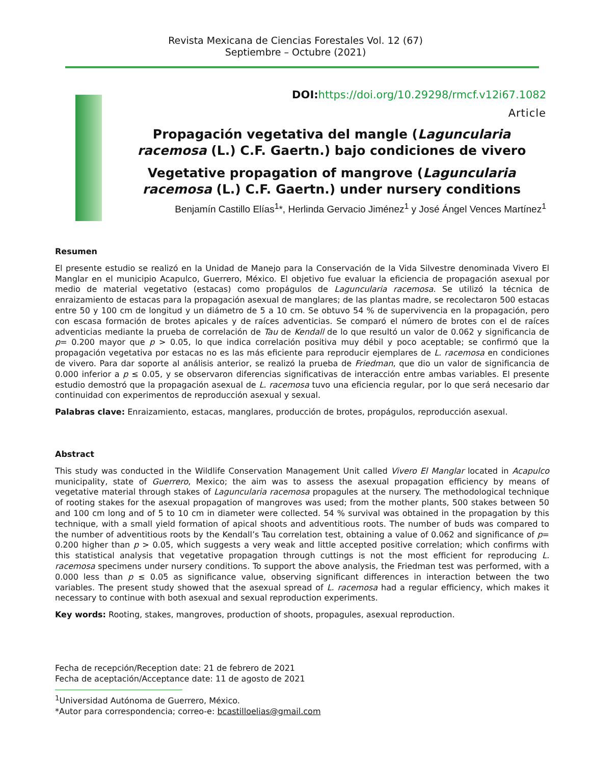Revista Mexicana de Ciencias Forestales Vol. 12 (67)
Septiembre – Octubre (2021)
DOI:https://doi.org/10.29298/rmcf.v12i67.1082
Article
Propagación vegetativa del mangle (Laguncularia racemosa (L.) C.F. Gaertn.) bajo condiciones de vivero
Vegetative propagation of mangrove (Laguncularia racemosa (L.) C.F. Gaertn.) under nursery conditions
Benjamín Castillo Elías<sup>1</sup>*, Herlinda Gervacio Jiménez<sup>1</sup> y José Ángel Vences Martínez<sup>1</sup>
Resumen
El presente estudio se realizó en la Unidad de Manejo para la Conservación de la Vida Silvestre denominada Vivero El Manglar en el municipio Acapulco, Guerrero, México. El objetivo fue evaluar la eficiencia de propagación asexual por medio de material vegetativo (estacas) como propágulos de Laguncularia racemosa. Se utilizó la técnica de enraizamiento de estacas para la propagación asexual de manglares; de las plantas madre, se recolectaron 500 estacas entre 50 y 100 cm de longitud y un diámetro de 5 a 10 cm. Se obtuvo 54 % de supervivencia en la propagación, pero con escasa formación de brotes apicales y de raíces adventicias. Se comparó el número de brotes con el de raíces adventicias mediante la prueba de correlación de Tau de Kendall de lo que resultó un valor de 0.062 y significancia de p= 0.200 mayor que p > 0.05, lo que indica correlación positiva muy débil y poco aceptable; se confirmó que la propagación vegetativa por estacas no es las más eficiente para reproducir ejemplares de L. racemosa en condiciones de vivero. Para dar soporte al análisis anterior, se realizó la prueba de Friedman, que dio un valor de significancia de 0.000 inferior a p ≤ 0.05, y se observaron diferencias significativas de interacción entre ambas variables. El presente estudio demostró que la propagación asexual de L. racemosa tuvo una eficiencia regular, por lo que será necesario dar continuidad con experimentos de reproducción asexual y sexual.
Palabras clave: Enraizamiento, estacas, manglares, producción de brotes, propágulos, reproducción asexual.
Abstract
This study was conducted in the Wildlife Conservation Management Unit called Vivero El Manglar located in Acapulco municipality, state of Guerrero, Mexico; the aim was to assess the asexual propagation efficiency by means of vegetative material through stakes of Laguncularia racemosa propagules at the nursery. The methodological technique of rooting stakes for the asexual propagation of mangroves was used; from the mother plants, 500 stakes between 50 and 100 cm long and of 5 to 10 cm in diameter were collected. 54 % survival was obtained in the propagation by this technique, with a small yield formation of apical shoots and adventitious roots. The number of buds was compared to the number of adventitious roots by the Kendall’s Tau correlation test, obtaining a value of 0.062 and significance of p= 0.200 higher than p > 0.05, which suggests a very weak and little accepted positive correlation; which confirms with this statistical analysis that vegetative propagation through cuttings is not the most efficient for reproducing L. racemosa specimens under nursery conditions. To support the above analysis, the Friedman test was performed, with a 0.000 less than p ≤ 0.05 as significance value, observing significant differences in interaction between the two variables. The present study showed that the asexual spread of L. racemosa had a regular efficiency, which makes it necessary to continue with both asexual and sexual reproduction experiments.
Key words: Rooting, stakes, mangroves, production of shoots, propagules, asexual reproduction.
Fecha de recepción/Reception date: 21 de febrero de 2021
Fecha de aceptación/Acceptance date: 11 de agosto de 2021
<sup>1</sup> Universidad Autónoma de Guerrero, México.
*Autor para correspondencia; correo-e: bcastilloelias@gmail.com